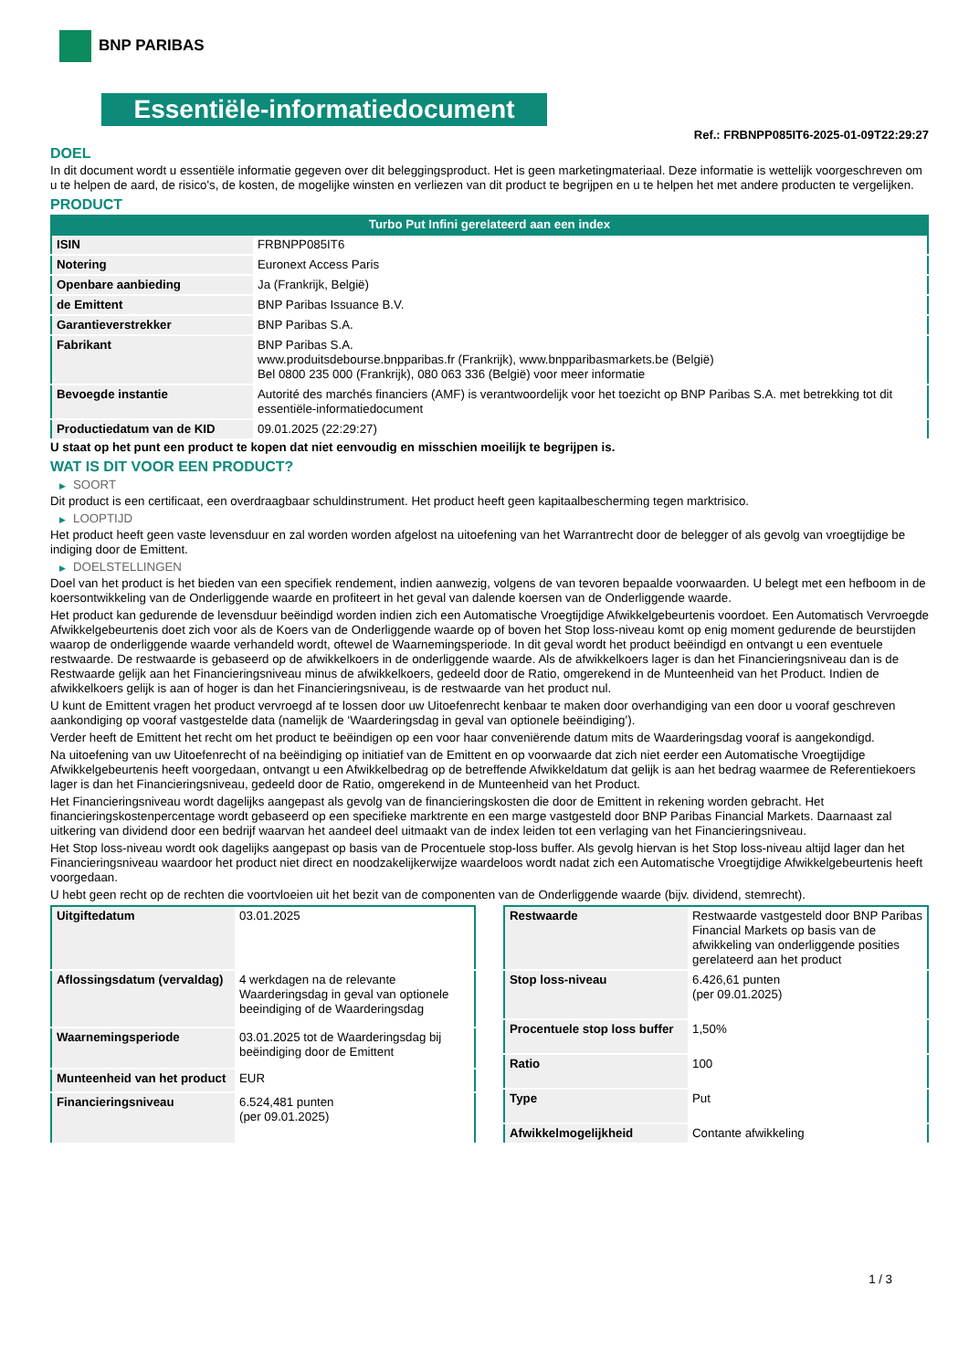BNP PARIBAS
Essentiële-informatiedocument
Ref.: FRBNPP085IT6-2025-01-09T22:29:27
DOEL
In dit document wordt u essentiële informatie gegeven over dit beleggingsproduct. Het is geen marketingmateriaal. Deze informatie is wettelijk voorgeschreven om u te helpen de aard, de risico's, de kosten, de mogelijke winsten en verliezen van dit product te begrijpen en u te helpen het met andere producten te vergelijken.
PRODUCT
Turbo Put Infini gerelateerd aan een index
| ISIN | FRBNPP085IT6 |
| Notering | Euronext Access Paris |
| Openbare aanbieding | Ja (Frankrijk, België) |
| de Emittent | BNP Paribas Issuance B.V. |
| Garantieverstrekker | BNP Paribas S.A. |
| Fabrikant | BNP Paribas S.A. www.produitsdebourse.bnpparibas.fr (Frankrijk), www.bnpparibasmarkets.be (België) Bel 0800 235 000 (Frankrijk), 080 063 336 (België) voor meer informatie |
| Bevoegde instantie | Autorité des marchés financiers (AMF) is verantwoordelijk voor het toezicht op BNP Paribas S.A. met betrekking tot dit essentiële-informatiedocument |
| Productiedatum van de KID | 09.01.2025 (22:29:27) |
U staat op het punt een product te kopen dat niet eenvoudig en misschien moeilijk te begrijpen is.
WAT IS DIT VOOR EEN PRODUCT?
▶ SOORT
Dit product is een certificaat, een overdraagbaar schuldinstrument. Het product heeft geen kapitaalbescherming tegen marktrisico.
▶ LOOPTIJD
Het product heeft geen vaste levensduur en zal worden worden afgelost na uitoefening van het Warrantrecht door de belegger of als gevolg van vroegtijdige be indiging door de Emittent.
▶ DOELSTELLINGEN
Doel van het product is het bieden van een specifiek rendement, indien aanwezig, volgens de van tevoren bepaalde voorwaarden. U belegt met een hefboom in de koersontwikkeling van de Onderliggende waarde en profiteert in het geval van dalende koersen van de Onderliggende waarde.
Het product kan gedurende de levensduur beëindigd worden indien zich een Automatische Vroegtijdige Afwikkelgebeurtenis voordoet. Een Automatisch Vervroegde Afwikkelgebeurtenis doet zich voor als de Koers van de Onderliggende waarde op of boven het Stop loss-niveau komt op enig moment gedurende de beurstijden waarop de onderliggende waarde verhandeld wordt, oftewel de Waarnemingsperiode. In dit geval wordt het product beëindigd en ontvangt u een eventuele restwaarde. De restwaarde is gebaseerd op de afwikkelkoers in de onderliggende waarde. Als de afwikkelkoers lager is dan het Financieringsniveau dan is de Restwaarde gelijk aan het Financieringsniveau minus de afwikkelkoers, gedeeld door de Ratio, omgerekend in de Munteenheid van het Product. Indien de afwikkelkoers gelijk is aan of hoger is dan het Financieringsniveau, is de restwaarde van het product nul.
U kunt de Emittent vragen het product vervroegd af te lossen door uw Uitoefenrecht kenbaar te maken door overhandiging van een door u vooraf geschreven aankondiging op vooraf vastgestelde data (namelijk de ‘Waarderingsdag in geval van optionele beëindiging’).
Verder heeft de Emittent het recht om het product te beëindigen op een voor haar conveniërende datum mits de Waarderingsdag vooraf is aangekondigd.
Na uitoefening van uw Uitoefenrecht of na beëindiging op initiatief van de Emittent en op voorwaarde dat zich niet eerder een Automatische Vroegtijdige Afwikkelgebeurtenis heeft voorgedaan, ontvangt u een Afwikkelbedrag op de betreffende Afwikkeldatum dat gelijk is aan het bedrag waarmee de Referentiekoers lager is dan het Financieringsniveau, gedeeld door de Ratio, omgerekend in de Munteenheid van het Product.
Het Financieringsniveau wordt dagelijks aangepast als gevolg van de financieringskosten die door de Emittent in rekening worden gebracht. Het financieringskostenpercentage wordt gebaseerd op een specifieke marktrente en een marge vastgesteld door BNP Paribas Financial Markets. Daarnaast zal uitkering van dividend door een bedrijf waarvan het aandeel deel uitmaakt van de index leiden tot een verlaging van het Financieringsniveau.
Het Stop loss-niveau wordt ook dagelijks aangepast op basis van de Procentuele stop-loss buffer. Als gevolg hiervan is het Stop loss-niveau altijd lager dan het Financieringsniveau waardoor het product niet direct en noodzakelijkerwijze waardeloos wordt nadat zich een Automatische Vroegtijdige Afwikkelgebeurtenis heeft voorgedaan.
U hebt geen recht op de rechten die voortvloeien uit het bezit van de componenten van de Onderliggende waarde (bijv. dividend, stemrecht).
| Uitgiftedatum | 03.01.2025 |
| Aflossingsdatum (vervaldag) | 4 werkdagen na de relevante Waarderingsdag in geval van optionele beeindiging of de Waarderingsdag |
| Waarnemingsperiode | 03.01.2025 tot de Waarderingsdag bij beëindiging door de Emittent |
| Munteenheid van het product | EUR |
| Financieringsniveau | 6.524,481 punten (per 09.01.2025) |
| Restwaarde | Restwaarde vastgesteld door BNP Paribas Financial Markets op basis van de afwikkeling van onderliggende posities gerelateerd aan het product |
| Stop loss-niveau | 6.426,61 punten (per 09.01.2025) |
| Procentuele stop loss buffer | 1,50% |
| Ratio | 100 |
| Type | Put |
| Afwikkelmogelijkheid | Contante afwikkeling |
1 / 3